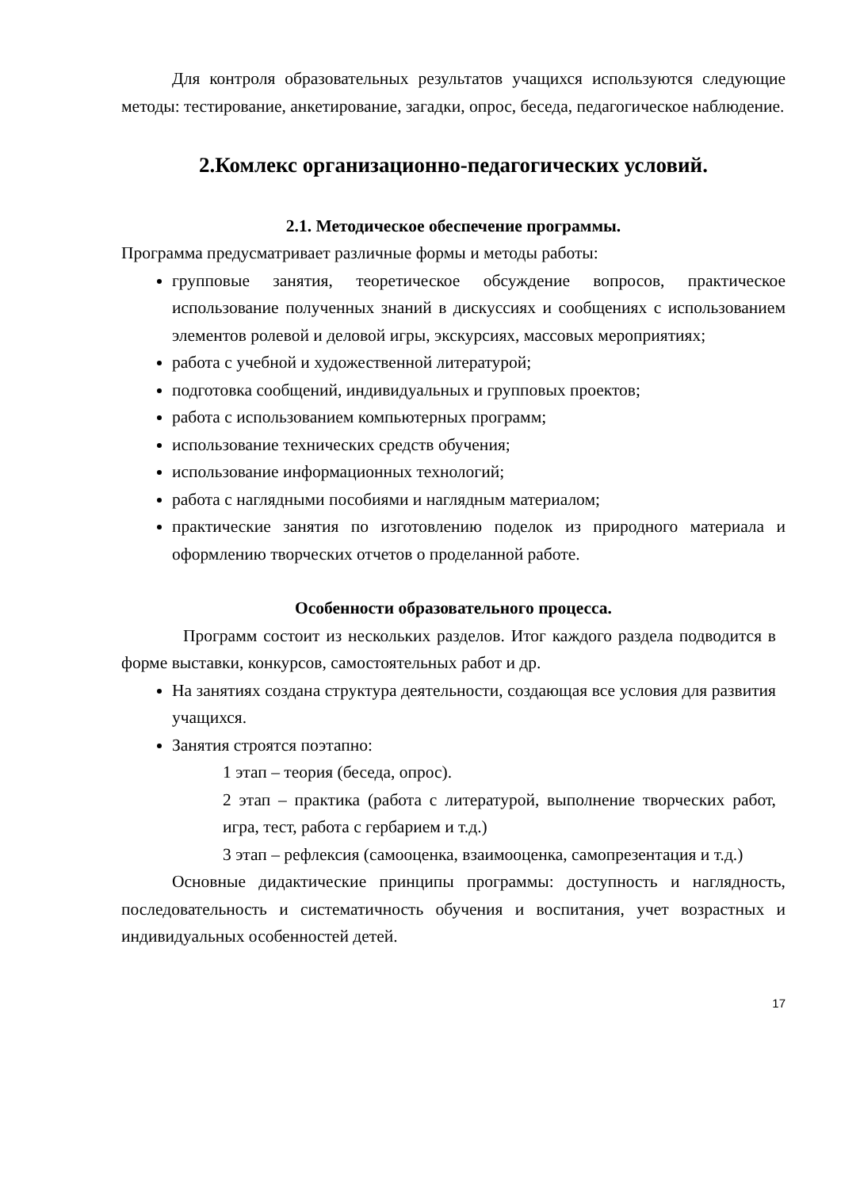Для контроля образовательных результатов учащихся используются следующие методы: тестирование, анкетирование, загадки, опрос, беседа, педагогическое наблюдение.
2.Комлекс организационно-педагогических условий.
2.1. Методическое обеспечение программы.
Программа предусматривает различные формы и методы работы:
групповые занятия, теоретическое обсуждение вопросов, практическое использование полученных знаний в дискуссиях и сообщениях с использованием элементов ролевой и деловой игры, экскурсиях, массовых мероприятиях;
работа с учебной и художественной литературой;
подготовка сообщений, индивидуальных и групповых проектов;
работа с использованием компьютерных программ;
использование технических средств обучения;
использование информационных технологий;
работа с наглядными пособиями и наглядным материалом;
практические занятия по изготовлению поделок из природного материала и оформлению творческих отчетов о проделанной работе.
Особенности образовательного процесса.
Программ состоит из нескольких разделов. Итог каждого раздела подводится в форме выставки, конкурсов, самостоятельных работ и др.
На занятиях создана структура деятельности, создающая все условия для развития учащихся.
Занятия строятся поэтапно:
1 этап – теория (беседа, опрос).
2 этап – практика (работа с литературой, выполнение творческих работ, игра, тест, работа с гербарием и т.д.)
3 этап – рефлексия (самооценка, взаимооценка, самопрезентация и т.д.)
Основные дидактические принципы программы: доступность и наглядность, последовательность и систематичность обучения и воспитания, учет возрастных и индивидуальных особенностей детей.
17